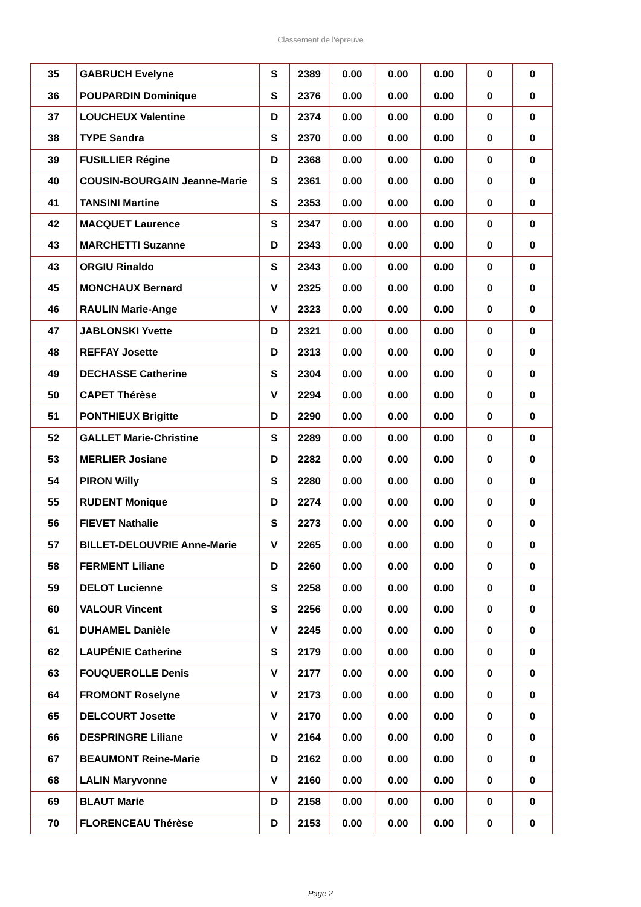Classement de l'épreuve
| 35 | GABRUCH Evelyne | S | 2389 | 0.00 | 0.00 | 0.00 | 0 | 0 |
| 36 | POUPARDIN Dominique | S | 2376 | 0.00 | 0.00 | 0.00 | 0 | 0 |
| 37 | LOUCHEUX Valentine | D | 2374 | 0.00 | 0.00 | 0.00 | 0 | 0 |
| 38 | TYPE Sandra | S | 2370 | 0.00 | 0.00 | 0.00 | 0 | 0 |
| 39 | FUSILLIER Régine | D | 2368 | 0.00 | 0.00 | 0.00 | 0 | 0 |
| 40 | COUSIN-BOURGAIN Jeanne-Marie | S | 2361 | 0.00 | 0.00 | 0.00 | 0 | 0 |
| 41 | TANSINI Martine | S | 2353 | 0.00 | 0.00 | 0.00 | 0 | 0 |
| 42 | MACQUET Laurence | S | 2347 | 0.00 | 0.00 | 0.00 | 0 | 0 |
| 43 | MARCHETTI Suzanne | D | 2343 | 0.00 | 0.00 | 0.00 | 0 | 0 |
| 43 | ORGIU Rinaldo | S | 2343 | 0.00 | 0.00 | 0.00 | 0 | 0 |
| 45 | MONCHAUX Bernard | V | 2325 | 0.00 | 0.00 | 0.00 | 0 | 0 |
| 46 | RAULIN Marie-Ange | V | 2323 | 0.00 | 0.00 | 0.00 | 0 | 0 |
| 47 | JABLONSKI Yvette | D | 2321 | 0.00 | 0.00 | 0.00 | 0 | 0 |
| 48 | REFFAY Josette | D | 2313 | 0.00 | 0.00 | 0.00 | 0 | 0 |
| 49 | DECHASSE Catherine | S | 2304 | 0.00 | 0.00 | 0.00 | 0 | 0 |
| 50 | CAPET Thérèse | V | 2294 | 0.00 | 0.00 | 0.00 | 0 | 0 |
| 51 | PONTHIEUX Brigitte | D | 2290 | 0.00 | 0.00 | 0.00 | 0 | 0 |
| 52 | GALLET Marie-Christine | S | 2289 | 0.00 | 0.00 | 0.00 | 0 | 0 |
| 53 | MERLIER Josiane | D | 2282 | 0.00 | 0.00 | 0.00 | 0 | 0 |
| 54 | PIRON Willy | S | 2280 | 0.00 | 0.00 | 0.00 | 0 | 0 |
| 55 | RUDENT Monique | D | 2274 | 0.00 | 0.00 | 0.00 | 0 | 0 |
| 56 | FIEVET Nathalie | S | 2273 | 0.00 | 0.00 | 0.00 | 0 | 0 |
| 57 | BILLET-DELOUVRIE Anne-Marie | V | 2265 | 0.00 | 0.00 | 0.00 | 0 | 0 |
| 58 | FERMENT Liliane | D | 2260 | 0.00 | 0.00 | 0.00 | 0 | 0 |
| 59 | DELOT Lucienne | S | 2258 | 0.00 | 0.00 | 0.00 | 0 | 0 |
| 60 | VALOUR Vincent | S | 2256 | 0.00 | 0.00 | 0.00 | 0 | 0 |
| 61 | DUHAMEL Danièle | V | 2245 | 0.00 | 0.00 | 0.00 | 0 | 0 |
| 62 | LAUPÉNIE Catherine | S | 2179 | 0.00 | 0.00 | 0.00 | 0 | 0 |
| 63 | FOUQUEROLLE Denis | V | 2177 | 0.00 | 0.00 | 0.00 | 0 | 0 |
| 64 | FROMONT Roselyne | V | 2173 | 0.00 | 0.00 | 0.00 | 0 | 0 |
| 65 | DELCOURT Josette | V | 2170 | 0.00 | 0.00 | 0.00 | 0 | 0 |
| 66 | DESPRINGRE Liliane | V | 2164 | 0.00 | 0.00 | 0.00 | 0 | 0 |
| 67 | BEAUMONT Reine-Marie | D | 2162 | 0.00 | 0.00 | 0.00 | 0 | 0 |
| 68 | LALIN Maryvonne | V | 2160 | 0.00 | 0.00 | 0.00 | 0 | 0 |
| 69 | BLAUT Marie | D | 2158 | 0.00 | 0.00 | 0.00 | 0 | 0 |
| 70 | FLORENCEAU Thérèse | D | 2153 | 0.00 | 0.00 | 0.00 | 0 | 0 |
Page 2